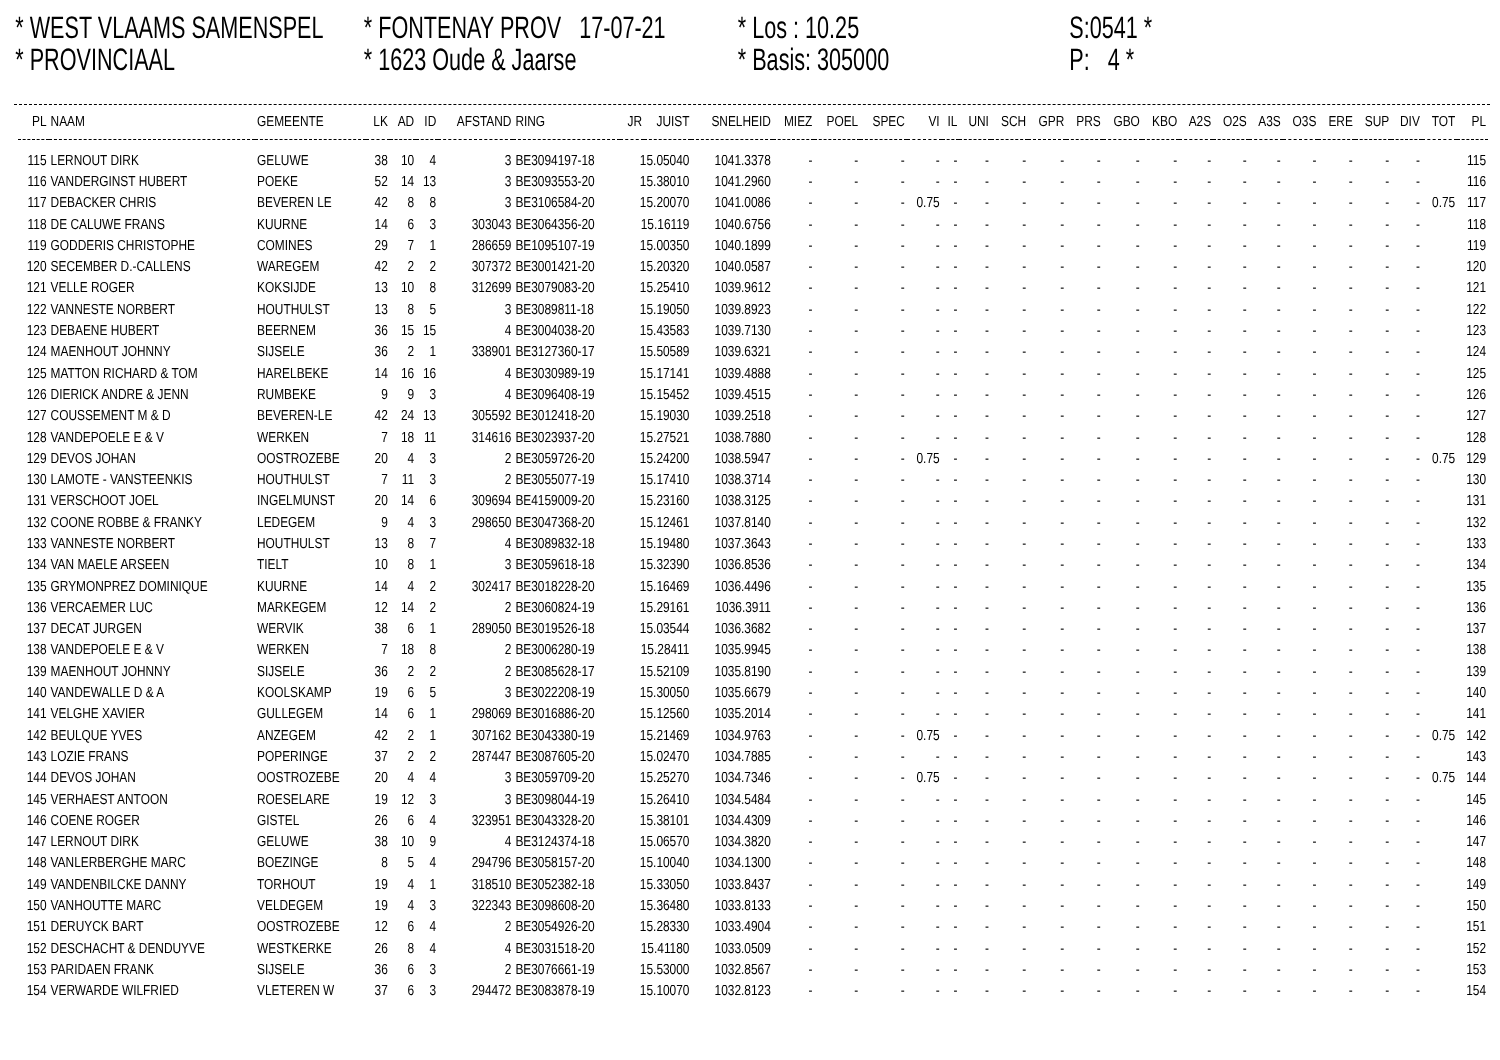* WEST VLAAMS SAMENSPEL
* PROVINCIAAL
* FONTENAY PROV 17-07-21
* 1623 Oude & Jaarse
* Los : 10.25
* Basis: 305000
S:0541 *
P: 4 *
| PL | NAAM | GEMEENTE | LK | AD | ID | AFSTAND | RING | JR | JUIST | SNELHEID | MIEZ | POEL | SPEC | VI | IL | UNI | SCH | GPR | PRS | GBO | KBO | A2S | O2S | A3S | O3S | ERE | SUP | DIV | TOT | PL |
| --- | --- | --- | --- | --- | --- | --- | --- | --- | --- | --- | --- | --- | --- | --- | --- | --- | --- | --- | --- | --- | --- | --- | --- | --- | --- | --- | --- | --- | --- | --- |
| 115 | LERNOUT DIRK | GELUWE | 38 | 10 | 4 | 3 | BE3094197-18 | 15.05040 | | 1041.3378 | - | - | - | - | - | - | - | - | - | - | - | - | - | - | - | - | - | - | | 115 |
| 116 | VANDERGINST HUBERT | POEKE | 52 | 14 | 13 | 3 | BE3093553-20 | 15.38010 | | 1041.2960 | - | - | - | - | - | - | - | - | - | - | - | - | - | - | - | - | - | - | | 116 |
| 117 | DEBACKER CHRIS | BEVEREN LE | 42 | 8 | 8 | 3 | BE3106584-20 | 15.20070 | | 1041.0086 | - | - | - | 0.75 | - | - | - | - | - | - | - | - | - | - | - | - | - | - | 0.75 | 117 |
| 118 | DE CALUWE FRANS | KUURNE | 14 | 6 | 3 | 303043 | BE3064356-20 | 15.16119 | | 1040.6756 | - | - | - | - | - | - | - | - | - | - | - | - | - | - | - | - | - | - | | 118 |
| 119 | GODDERIS CHRISTOPHE | COMINES | 29 | 7 | 1 | 286659 | BE1095107-19 | 15.00350 | | 1040.1899 | - | - | - | - | - | - | - | - | - | - | - | - | - | - | - | - | - | - | | 119 |
| 120 | SECEMBER D.-CALLENS | WAREGEM | 42 | 2 | 2 | 307372 | BE3001421-20 | 15.20320 | | 1040.0587 | - | - | - | - | - | - | - | - | - | - | - | - | - | - | - | - | - | - | | 120 |
| 121 | VELLE ROGER | KOKSIJDE | 13 | 10 | 8 | 312699 | BE3079083-20 | 15.25410 | | 1039.9612 | - | - | - | - | - | - | - | - | - | - | - | - | - | - | - | - | - | - | | 121 |
| 122 | VANNESTE NORBERT | HOUTHULST | 13 | 8 | 5 | 3 | BE3089811-18 | 15.19050 | | 1039.8923 | - | - | - | - | - | - | - | - | - | - | - | - | - | - | - | - | - | - | | 122 |
| 123 | DEBAENE HUBERT | BEERNEM | 36 | 15 | 15 | 4 | BE3004038-20 | 15.43583 | | 1039.7130 | - | - | - | - | - | - | - | - | - | - | - | - | - | - | - | - | - | - | | 123 |
| 124 | MAENHOUT JOHNNY | SIJSELE | 36 | 2 | 1 | 338901 | BE3127360-17 | 15.50589 | | 1039.6321 | - | - | - | - | - | - | - | - | - | - | - | - | - | - | - | - | - | - | | 124 |
| 125 | MATTON RICHARD & TOM | HARELBEKE | 14 | 16 | 16 | 4 | BE3030989-19 | 15.17141 | | 1039.4888 | - | - | - | - | - | - | - | - | - | - | - | - | - | - | - | - | - | - | | 125 |
| 126 | DIERICK ANDRE & JENN | RUMBEKE | 9 | 9 | 3 | 4 | BE3096408-19 | 15.15452 | | 1039.4515 | - | - | - | - | - | - | - | - | - | - | - | - | - | - | - | - | - | - | | 126 |
| 127 | COUSSEMENT M & D | BEVEREN-LE | 42 | 24 | 13 | 305592 | BE3012418-20 | 15.19030 | | 1039.2518 | - | - | - | - | - | - | - | - | - | - | - | - | - | - | - | - | - | - | | 127 |
| 128 | VANDEPOELE E & V | WERKEN | 7 | 18 | 11 | 314616 | BE3023937-20 | 15.27521 | | 1038.7880 | - | - | - | - | - | - | - | - | - | - | - | - | - | - | - | - | - | - | | 128 |
| 129 | DEVOS JOHAN | OOSTROZEBE | 20 | 4 | 3 | 2 | BE3059726-20 | 15.24200 | | 1038.5947 | - | - | - | 0.75 | - | - | - | - | - | - | - | - | - | - | - | - | - | - | 0.75 | 129 |
| 130 | LAMOTE - VANSTEENKIS | HOUTHULST | 7 | 11 | 3 | 2 | BE3055077-19 | 15.17410 | | 1038.3714 | - | - | - | - | - | - | - | - | - | - | - | - | - | - | - | - | - | - | | 130 |
| 131 | VERSCHOOT JOEL | INGELMUNST | 20 | 14 | 6 | 309694 | BE4159009-20 | 15.23160 | | 1038.3125 | - | - | - | - | - | - | - | - | - | - | - | - | - | - | - | - | - | - | | 131 |
| 132 | COONE ROBBE & FRANKY | LEDEGEM | 9 | 4 | 3 | 298650 | BE3047368-20 | 15.12461 | | 1037.8140 | - | - | - | - | - | - | - | - | - | - | - | - | - | - | - | - | - | - | | 132 |
| 133 | VANNESTE NORBERT | HOUTHULST | 13 | 8 | 7 | 4 | BE3089832-18 | 15.19480 | | 1037.3643 | - | - | - | - | - | - | - | - | - | - | - | - | - | - | - | - | - | - | | 133 |
| 134 | VAN MAELE ARSEEN | TIELT | 10 | 8 | 1 | 3 | BE3059618-18 | 15.32390 | | 1036.8536 | - | - | - | - | - | - | - | - | - | - | - | - | - | - | - | - | - | - | | 134 |
| 135 | GRYMONPREZ DOMINIQUE | KUURNE | 14 | 4 | 2 | 302417 | BE3018228-20 | 15.16469 | | 1036.4496 | - | - | - | - | - | - | - | - | - | - | - | - | - | - | - | - | - | - | | 135 |
| 136 | VERCAEMER LUC | MARKEGEM | 12 | 14 | 2 | 2 | BE3060824-19 | 15.29161 | | 1036.3911 | - | - | - | - | - | - | - | - | - | - | - | - | - | - | - | - | - | - | | 136 |
| 137 | DECAT JURGEN | WERVIK | 38 | 6 | 1 | 289050 | BE3019526-18 | 15.03544 | | 1036.3682 | - | - | - | - | - | - | - | - | - | - | - | - | - | - | - | - | - | - | | 137 |
| 138 | VANDEPOELE E & V | WERKEN | 7 | 18 | 8 | 2 | BE3006280-19 | 15.28411 | | 1035.9945 | - | - | - | - | - | - | - | - | - | - | - | - | - | - | - | - | - | - | | 138 |
| 139 | MAENHOUT JOHNNY | SIJSELE | 36 | 2 | 2 | 2 | BE3085628-17 | 15.52109 | | 1035.8190 | - | - | - | - | - | - | - | - | - | - | - | - | - | - | - | - | - | - | | 139 |
| 140 | VANDEWALLE D & A | KOOLSKAMP | 19 | 6 | 5 | 3 | BE3022208-19 | 15.30050 | | 1035.6679 | - | - | - | - | - | - | - | - | - | - | - | - | - | - | - | - | - | - | | 140 |
| 141 | VELGHE XAVIER | GULLEGEM | 14 | 6 | 1 | 298069 | BE3016886-20 | 15.12560 | | 1035.2014 | - | - | - | - | - | - | - | - | - | - | - | - | - | - | - | - | - | - | | 141 |
| 142 | BEULQUE YVES | ANZEGEM | 42 | 2 | 1 | 307162 | BE3043380-19 | 15.21469 | | 1034.9763 | - | - | - | 0.75 | - | - | - | - | - | - | - | - | - | - | - | - | - | - | 0.75 | 142 |
| 143 | LOZIE FRANS | POPERINGE | 37 | 2 | 2 | 287447 | BE3087605-20 | 15.02470 | | 1034.7885 | - | - | - | - | - | - | - | - | - | - | - | - | - | - | - | - | - | - | | 143 |
| 144 | DEVOS JOHAN | OOSTROZEBE | 20 | 4 | 4 | 3 | BE3059709-20 | 15.25270 | | 1034.7346 | - | - | - | 0.75 | - | - | - | - | - | - | - | - | - | - | - | - | - | - | 0.75 | 144 |
| 145 | VERHAEST ANTOON | ROESELARE | 19 | 12 | 3 | 3 | BE3098044-19 | 15.26410 | | 1034.5484 | - | - | - | - | - | - | - | - | - | - | - | - | - | - | - | - | - | - | | 145 |
| 146 | COENE ROGER | GISTEL | 26 | 6 | 4 | 323951 | BE3043328-20 | 15.38101 | | 1034.4309 | - | - | - | - | - | - | - | - | - | - | - | - | - | - | - | - | - | - | | 146 |
| 147 | LERNOUT DIRK | GELUWE | 38 | 10 | 9 | 4 | BE3124374-18 | 15.06570 | | 1034.3820 | - | - | - | - | - | - | - | - | - | - | - | - | - | - | - | - | - | - | | 147 |
| 148 | VANLERBERGHE MARC | BOEZINGE | 8 | 5 | 4 | 294796 | BE3058157-20 | 15.10040 | | 1034.1300 | - | - | - | - | - | - | - | - | - | - | - | - | - | - | - | - | - | - | | 148 |
| 149 | VANDENBILCKE DANNY | TORHOUT | 19 | 4 | 1 | 318510 | BE3052382-18 | 15.33050 | | 1033.8437 | - | - | - | - | - | - | - | - | - | - | - | - | - | - | - | - | - | - | | 149 |
| 150 | VANHOUTTE MARC | VELDEGEM | 19 | 4 | 3 | 322343 | BE3098608-20 | 15.36480 | | 1033.8133 | - | - | - | - | - | - | - | - | - | - | - | - | - | - | - | - | - | - | | 150 |
| 151 | DERUYCK BART | OOSTROZEBE | 12 | 6 | 4 | 2 | BE3054926-20 | 15.28330 | | 1033.4904 | - | - | - | - | - | - | - | - | - | - | - | - | - | - | - | - | - | - | | 151 |
| 152 | DESCHACHT & DENDUYVE | WESTKERKE | 26 | 8 | 4 | 4 | BE3031518-20 | 15.41180 | | 1033.0509 | - | - | - | - | - | - | - | - | - | - | - | - | - | - | - | - | - | - | | 152 |
| 153 | PARIDAEN FRANK | SIJSELE | 36 | 6 | 3 | 2 | BE3076661-19 | 15.53000 | | 1032.8567 | - | - | - | - | - | - | - | - | - | - | - | - | - | - | - | - | - | - | | 153 |
| 154 | VERWARDE WILFRIED | VLETEREN W | 37 | 6 | 3 | 294472 | BE3083878-19 | 15.10070 | | 1032.8123 | - | - | - | - | - | - | - | - | - | - | - | - | - | - | - | - | - | - | | 154 |